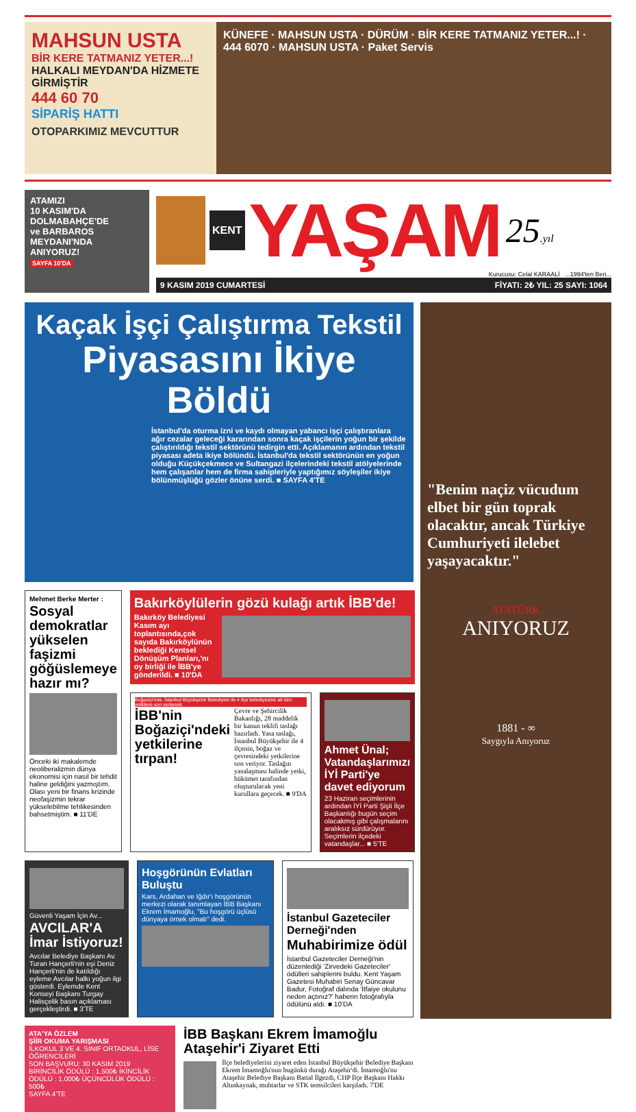MAHSUN USTA
BİR KERE TATMANIZ YETER...!
HALKALI MEYDAN'DA HİZMETE GİRMİŞTİR
444 60 70
SİPARİŞ HATTI
OTOPARKIMIZ MEVCUTTUR
KÜNEFE · MAHSUN USTA · DÜRÜM · BİR KERE TATMANIZ YETER...! · 444 6070 · MAHSUN USTA · Paket Servis
ATAMIZI
10 KASIM'DA
DOLMABAHÇE'DE
ve BARBAROS
MEYDANI'NDA
ANIYORUZ!
SAYFA 10'DA
KENT YAŞAM 25.yıl
Kurucusu: Celal KARAALİ ...1994'ten Beri...
9 KASIM 2019 CUMARTESİ FİYATI: 2₺ YIL: 25 SAYI: 1064
Kaçak İşçi Çalıştırma Tekstil
Piyasasını İkiye Böldü
İstanbul'da oturma izni ve kaydı olmayan yabancı işçi çalıştıranlara ağır cezalar geleceği kararından sonra kaçak işçilerin yoğun bir şekilde çalıştırıldığı tekstil sektörünü tedirgin etti. Açıklamanın ardından tekstil piyasası adeta ikiye bölündü. İstanbul'da tekstil sektörünün en yoğun olduğu Küçükçekmece ve Sultangazi ilçelerindeki tekstil atölyelerinde hem çalışanlar hem de firma sahipleriyle yaptığımız söyleşiler ikiye bölünmüşlüğü gözler önüne serdi. ■ SAYFA 4'TE
Mehmet Berke Merter :
Sosyal demokratlar yükselen faşizmi göğüslemeye hazır mı?
Önceki iki makalemde neoliberalizmin dünya ekonomisi için nasıl bir tehdit haline geldiğini yazmıştım. Olası yeni bir finans krizinde neofaşizmin tekrar yükselebilme tehlikesinden bahsetmiştim. ■ 11'DE
Bakırköylülerin gözü kulağı artık İBB'de!
Bakırköy Belediyesi Kasım ayı toplantısında,çok sayıda Bakırköylünün beklediği Kentsel Dönüşüm Planları,'nı oy birliği ile İBB'ye gönderildi. ■ 10'DA
Boğaziçi'nde, İstanbul Büyükşehir Belediyesi ile 4 ilçe belediyesine ait tüm yetkilere son verilecek.
İBB'nin Boğaziçi'ndeki yetkilerine tırpan!
Çevre ve Şehircilik Bakanlığı, 28 maddelik bir kanun teklifi taslağı hazırladı. Yasa taslağı, İstanbul Büyükşehir ile 4 ilçenin, boğaz ve çevresindeki yetkilerine son veriyor. Taslağın yasalaşması halinde yetki, hükümet tarafından oluşturulacak yeni kurullara geçecek. ■ 9'DA
Ahmet Ünal; Vatandaşlarımızı İYİ Parti'ye davet ediyorum
23 Haziran seçimlerinin ardından İYİ Parti Şişli İlçe Başkanlığı bugün seçim olacakmış gibi çalışmalarını aralıksız sürdürüyor. Seçimlerin ilçedeki vatandaşlar... ■ 5'TE
Güvenli Yaşam İçin Av...
AVCILAR'A İmar İstiyoruz!
Avcılar Belediye Başkanı Av. Turan Hançerli'nin eşi Deniz Hançerli'nin de katıldığı eyleme Avcılar halkı yoğun ilgi gösterdi. Eylemde Kent Konseyi Başkanı Turgay Halisçelik basın açıklaması gerçekleştirdi. ■ 3'TE
Hoşgörünün Evlatları Buluştu
Kars, Ardahan ve Iğdır'ı hoşgörünün merkezi olarak tanımlayan İBB Başkanı Ekrem İmamoğlu, "Bu hoşgörü üçlüsü dünyaya örnek olmalı" dedi.
İstanbul Gazeteciler Derneği'nden
Muhabirimize ödül
İstanbul Gazeteciler Derneği'nin düzenlediği 'Zirvedeki Gazeteciler' ödülleri sahiplerini buldu. Kent Yaşam Gazetesi Muhabiri Senay Güncavar Badur, Fotoğraf dalında 'İtfaiye okulunu neden açtınız?' haberin fotoğrafıyla ödülünü aldı. ■ 10'DA
ATA'YA ÖZLEM
ŞİİR OKUMA YARIŞMASI
İLKOKUL 3 VE 4. SINIF ORTAOKUL, LİSE ÖĞRENCİLERİ
SON BAŞVURU: 30 KASIM 2019
BİRİNCİLİK ÖDÜLÜ : 1.500₺ İKİNCİLİK ÖDÜLÜ : 1.000₺ ÜÇÜNCÜLÜK ÖDÜLÜ : 500₺
SAYFA 4'TE
İBB Başkanı Ekrem İmamoğlu Ataşehir'i Ziyaret Etti
İlçe belediyelerini ziyaret eden İstanbul Büyükşehir Belediye Başkanı Ekrem İmamoğlu'nun bugünkü durağı Ataşehir'di. İmamoğlu'nu Ataşehir Belediye Başkanı Battal İlgezdi, CHP İlçe Başkanı Hakkı Altınkaynak, muhtarlar ve STK temsilcileri karşıladı. 7'DE
"Benim naçiz vücudum elbet bir gün toprak olacaktır, ancak Türkiye Cumhuriyeti ilelebet yaşayacaktır."
ATATÜRK
ANIYORUZ
1881 - ∞
Saygıyla Anıyoruz